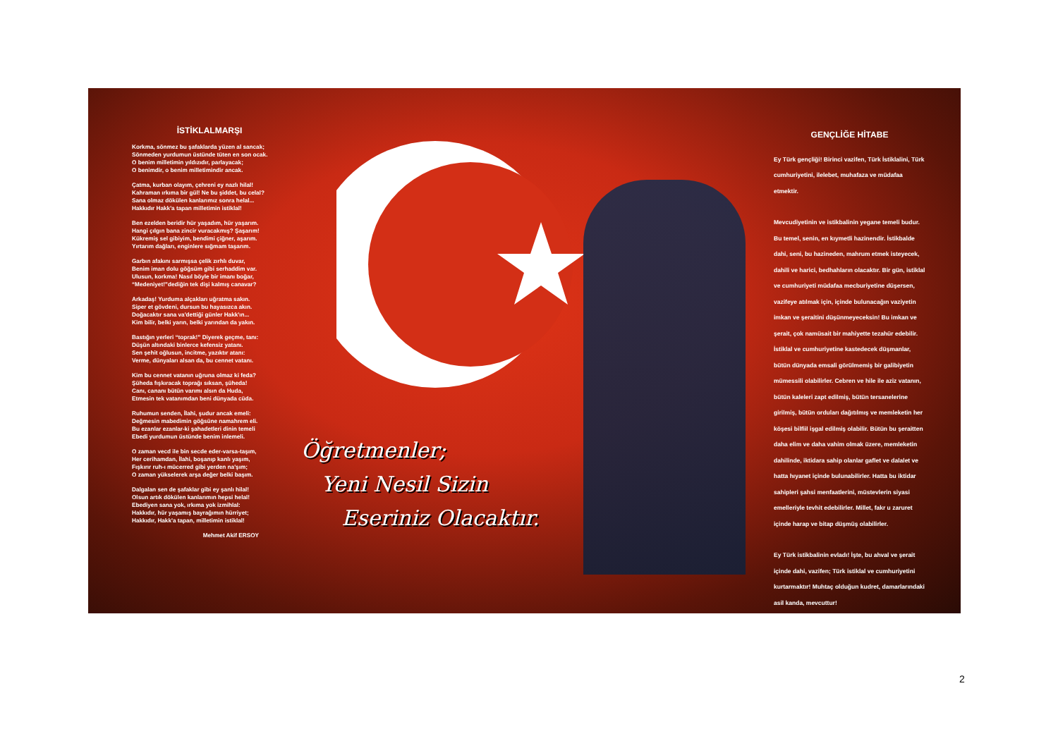İSTİKLALMARŞI
Korkma, sönmez bu şafaklarda yüzen al sancak;
Sönmeden yurdumun üstünde tüten en son ocak.
O benim milletimin yıldızıdır, parlayacak;
O benimdir, o benim milletimindir ancak.
Çatma, kurban olayım, çehreni ey nazlı hilal!
Kahraman ırkıma bir gül! Ne bu şiddet, bu celal?
Sana olmaz dökülen kanlarımız sonra helal...
Hakkıdır Hakk'a tapan milletimin istiklal!
Ben ezelden beridir hür yaşadım, hür yaşarım.
Hangi çılgın bana zincir vuracakmış? Şaşarım!
Kükremiş sel gibiyim, bendimi çiğner, aşarım.
Yırtarım dağları, enginlere sığmam taşarım.
Garbın afakını sarmışsa çelik zırhlı duvar,
Benim iman dolu göğsüm gibi serhaddim var.
Ulusun, korkma! Nasıl böyle bir imanı boğar,
“Medeniyet!”dediğin tek dişi kalmış canavar?
Arkadaş! Yurduma alçakları uğratma sakın.
Siper et gövdeni, dursun bu hayasızca akın.
Doğacaktır sana va'dettiği günler Hakk'ın...
Kim bilir, belki yarın, belki yarından da yakın.
Bastığın yerleri “toprak!” Diyerek geçme, tanı:
Düşün altındaki binlerce kefensiz yatanı.
Sen şehit oğlusun, incitme, yazıktır atanı:
Verme, dünyaları alsan da, bu cennet vatanı.
Kim bu cennet vatanın uğruna olmaz ki feda?
Şüheda fışkıracak toprağı sıksan, şüheda!
Canı, cananı bütün varımı alsın da Huda,
Etmesin tek vatanımdan beni dünyada cüda.
Ruhumun senden, İlahi, şudur ancak emeli:
Değmesin mabedimin göğsüne namahrem eli.
Bu ezanlar ezanlar-ki şahadetleri dinin temeli
Ebedi yurdumun üstünde benim inlemeli.
O zaman vecd ile bin secde eder-varsa-taşım,
Her cerihamdan, İlahi, boşanıp kanlı yaşım,
Fışkırır ruh-ı mücerred gibi yerden na'şım;
O zaman yükselerek arşa değer belki başım.
Dalgalan sen de şafaklar gibi ey şanlı hilal!
Olsun artık dökülen kanlarımın hepsi helal!
Ebediyen sana yok, ırkıma yok izmihlal:
Hakkıdır, hür yaşamış bayrağımın hürriyet;
Hakkıdır, Hakk'a tapan, milletimin istiklal!
Mehmet Akif ERSOY
Öğretmenler;
Yeni Nesil Sizin
Eseriniz Olacaktır.
GENÇLİĞE HİTABE
Ey Türk gençliği! Birinci vazifen, Türk İstiklalini, Türk cumhuriyetini, ilelebet, muhafaza ve müdafaa etmektir.
Mevcudiyetinin ve istikbalinin yegane temeli budur. Bu temel, senin, en kıymetli hazinendir. İstikbalde dahi, seni, bu hazineden, mahrum etmek isteyecek, dahili ve harici, bedhahların olacaktır. Bir gün, istiklal ve cumhuriyeti müdafaa mecburiyetine düşersen, vazifeye atılmak için, içinde bulunacağın vaziyetin imkan ve şeraitini düşünmeyeceksin! Bu imkan ve şerait, çok namüsait bir mahiyette tezahür edebilir. İstiklal ve cumhuriyetine kastedecek düşmanlar, bütün dünyada emsali görülmemiş bir galibiyetin mümessili olabilirler. Cebren ve hile ile aziz vatanın, bütün kaleleri zapt edilmiş, bütün tersanelerine girilmiş, bütün orduları dağıtılmış ve memleketin her köşesi bilfiil işgal edilmiş olabilir. Bütün bu şeraitten daha elim ve daha vahim olmak üzere, memleketin dahilinde, iktidara sahip olanlar gaflet ve dalalet ve hatta hıyanet içinde bulunabilirler. Hatta bu iktidar sahipleri şahsi menfaatlerini, müstevlerin siyasi emelleriyle tevhit edebilirler. Millet, fakr u zaruret içinde harap ve bitap düşmüş olabilirler.
Ey Türk istikbalinin evladı! İşte, bu ahval ve şerait içinde dahi, vazifen; Türk istiklal ve cumhuriyetini kurtarmaktır! Muhtaç olduğun kudret, damarlarındaki asil kanda, mevcuttur!
2